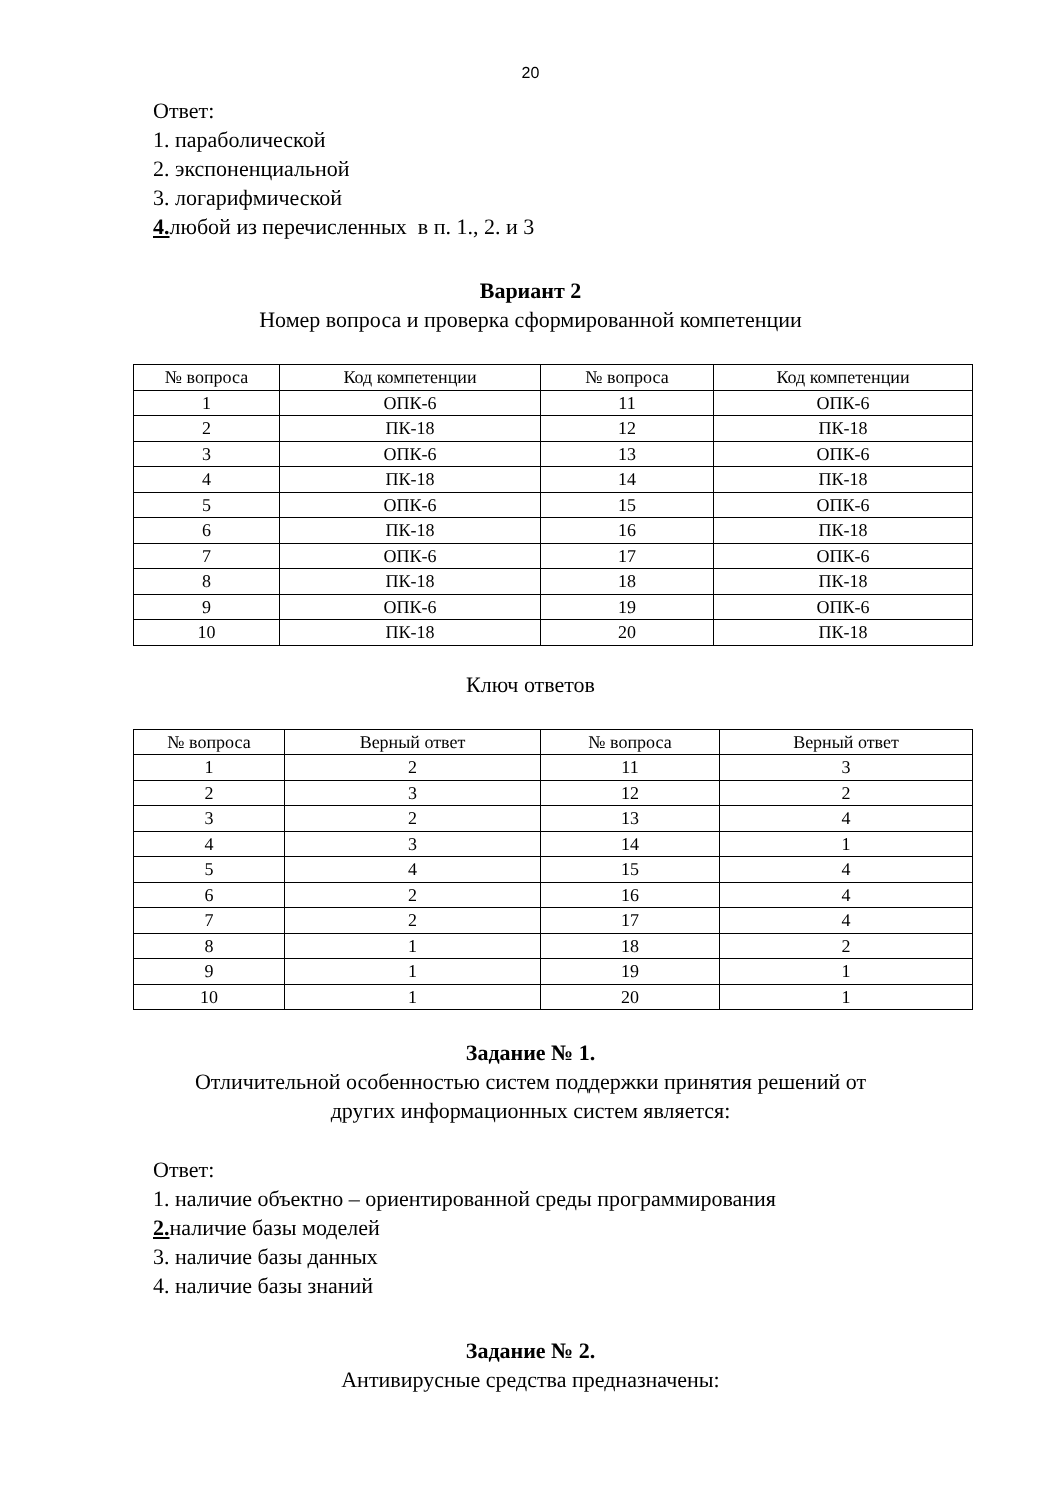20
Ответ:
1. параболической
2. экспоненциальной
3. логарифмической
4. любой из перечисленных в п. 1., 2. и 3
Вариант 2
Номер вопроса и проверка сформированной компетенции
| № вопроса | Код компетенции | № вопроса | Код компетенции |
| --- | --- | --- | --- |
| 1 | ОПК-6 | 11 | ОПК-6 |
| 2 | ПК-18 | 12 | ПК-18 |
| 3 | ОПК-6 | 13 | ОПК-6 |
| 4 | ПК-18 | 14 | ПК-18 |
| 5 | ОПК-6 | 15 | ОПК-6 |
| 6 | ПК-18 | 16 | ПК-18 |
| 7 | ОПК-6 | 17 | ОПК-6 |
| 8 | ПК-18 | 18 | ПК-18 |
| 9 | ОПК-6 | 19 | ОПК-6 |
| 10 | ПК-18 | 20 | ПК-18 |
Ключ ответов
| № вопроса | Верный ответ | № вопроса | Верный ответ |
| --- | --- | --- | --- |
| 1 | 2 | 11 | 3 |
| 2 | 3 | 12 | 2 |
| 3 | 2 | 13 | 4 |
| 4 | 3 | 14 | 1 |
| 5 | 4 | 15 | 4 |
| 6 | 2 | 16 | 4 |
| 7 | 2 | 17 | 4 |
| 8 | 1 | 18 | 2 |
| 9 | 1 | 19 | 1 |
| 10 | 1 | 20 | 1 |
Задание № 1.
Отличительной особенностью систем поддержки принятия решений от
других информационных систем является:
Ответ:
1. наличие объектно – ориентированной среды программирования
2. наличие базы моделей
3. наличие базы данных
4. наличие базы знаний
Задание № 2.
Антивирусные средства предназначены: